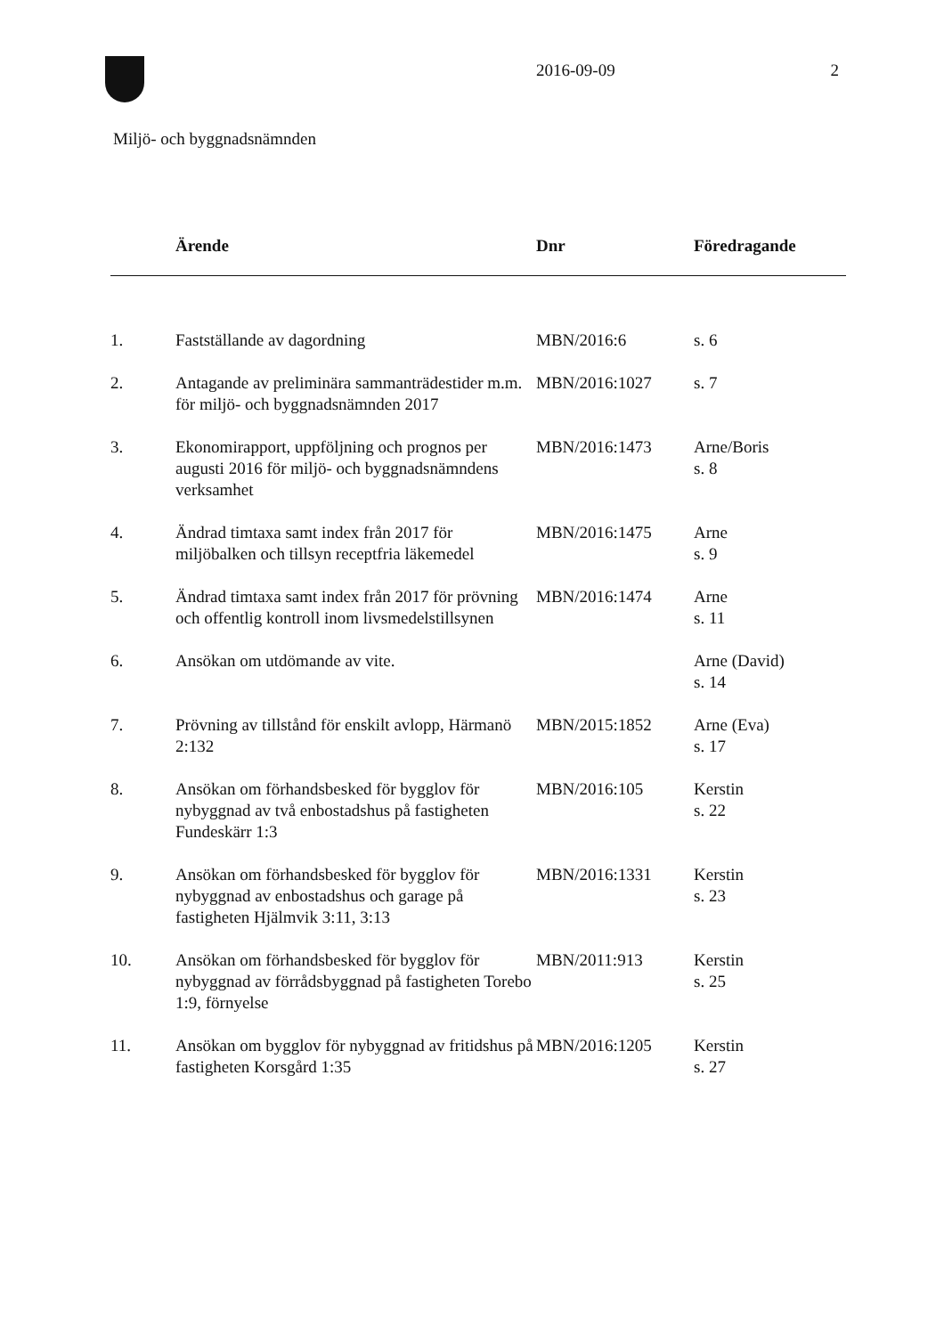2016-09-09 2
Miljö- och byggnadsnämnden
| | Ärende | Dnr | Föredragande |
| --- | --- | --- | --- |
| 1. | Fastställande av dagordning | MBN/2016:6 | s. 6 |
| 2. | Antagande av preliminära sammanträdestider m.m. för miljö- och byggnadsnämnden 2017 | MBN/2016:1027 | s. 7 |
| 3. | Ekonomirapport, uppföljning och prognos per augusti 2016 för miljö- och byggnadsnämndens verksamhet | MBN/2016:1473 | Arne/Boris s. 8 |
| 4. | Ändrad timtaxa samt index från 2017 för miljöbalken och tillsyn receptfria läkemedel | MBN/2016:1475 | Arne s. 9 |
| 5. | Ändrad timtaxa samt index från 2017 för prövning och offentlig kontroll inom livsmedelstillsynen | MBN/2016:1474 | Arne s. 11 |
| 6. | Ansökan om utdömande av vite. | | Arne (David) s. 14 |
| 7. | Prövning av tillstånd för enskilt avlopp, Härmanö 2:132 | MBN/2015:1852 | Arne (Eva) s. 17 |
| 8. | Ansökan om förhandsbesked för bygglov för nybyggnad av två enbostadshus på fastigheten Fundeskärr 1:3 | MBN/2016:105 | Kerstin s. 22 |
| 9. | Ansökan om förhandsbesked för bygglov för nybyggnad av enbostadshus och garage på fastigheten Hjälmvik 3:11, 3:13 | MBN/2016:1331 | Kerstin s. 23 |
| 10. | Ansökan om förhandsbesked för bygglov för nybyggnad av förrådsbyggnad på fastigheten Torebo 1:9, förnyelse | MBN/2011:913 | Kerstin s. 25 |
| 11. | Ansökan om bygglov för nybyggnad av fritidshus på fastigheten Korsgård 1:35 | MBN/2016:1205 | Kerstin s. 27 |